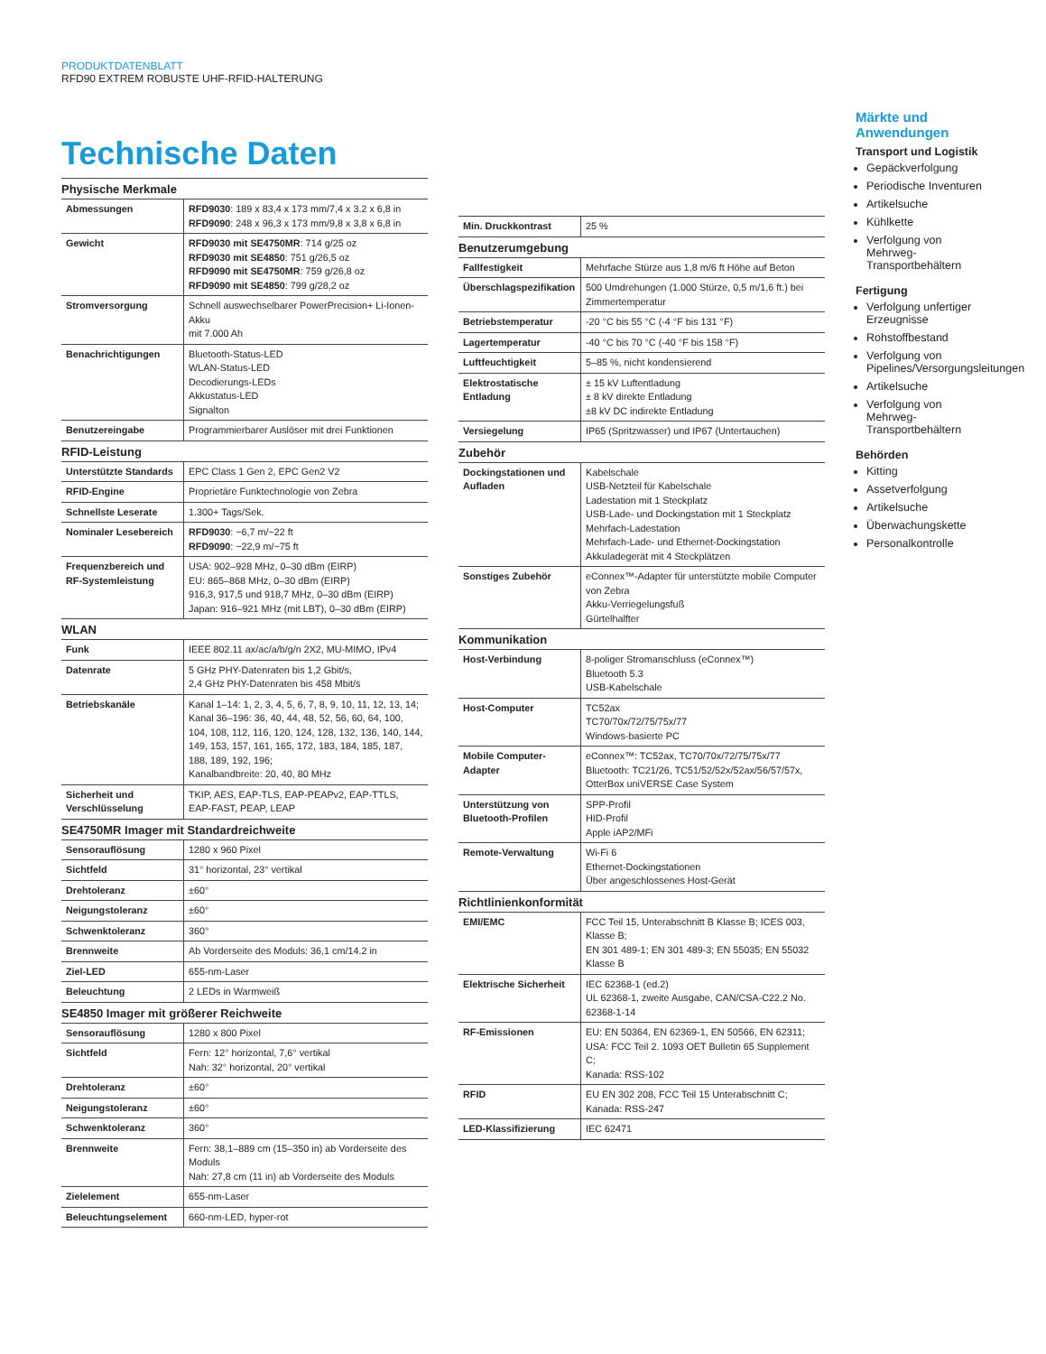PRODUKTDATENBLATT
RFD90 EXTREM ROBUSTE UHF-RFID-HALTERUNG
Technische Daten
| Physische Merkmale | |
| --- | --- |
| Abmessungen | RFD9030 : 189 x 83,4 x 173 mm/7,4 x 3.2 x 6,8 in RFD9090 : 248 x 96,3 x 173 mm/9,8 x 3,8 x 6,8 in |
| Gewicht | RFD9030 mit SE4750MR : 714 g/25 oz RFD9030 mit SE4850 : 751 g/26,5 oz RFD9090 mit SE4750MR : 759 g/26,8 oz RFD9090 mit SE4850 : 799 g/28,2 oz |
| Stromversorgung | Schnell auswechselbarer PowerPrecision+ Li-Ionen-Akku mit 7.000 Ah |
| Benachrichtigungen | Bluetooth-Status-LED WLAN-Status-LED Decodierungs-LEDs Akkustatus-LED Signalton |
| Benutzereingabe | Programmierbarer Auslöser mit drei Funktionen |
| RFID-Leistung | |
| Unterstützte Standards | EPC Class 1 Gen 2, EPC Gen2 V2 |
| RFID-Engine | Proprietäre Funktechnologie von Zebra |
| Schnellste Leserate | 1.300+ Tags/Sek. |
| Nominaler Lesebereich | RFD9030 : ~6,7 m/~22 ft RFD9090 : ~22,9 m/~75 ft |
| Frequenzbereich und RF-Systemleistung | USA: 902–928 MHz, 0–30 dBm (EIRP) EU: 865–868 MHz, 0–30 dBm (EIRP) 916,3, 917,5 und 918,7 MHz, 0–30 dBm (EIRP) Japan: 916–921 MHz (mit LBT), 0–30 dBm (EIRP) |
| WLAN | |
| Funk | IEEE 802.11 ax/ac/a/b/g/n 2X2, MU-MIMO, IPv4 |
| Datenrate | 5 GHz PHY-Datenraten bis 1,2 Gbit/s, 2,4 GHz PHY-Datenraten bis 458 Mbit/s |
| Betriebskanäle | Kanal 1–14: 1, 2, 3, 4, 5, 6, 7, 8, 9, 10, 11, 12, 13, 14; Kanal 36–196: 36, 40, 44, 48, 52, 56, 60, 64, 100, 104, 108, 112, 116, 120, 124, 128, 132, 136, 140, 144, 149, 153, 157, 161, 165, 172, 183, 184, 185, 187, 188, 189, 192, 196; Kanalbandbreite: 20, 40, 80 MHz |
| Sicherheit und Verschlüsselung | TKIP, AES, EAP-TLS, EAP-PEAPv2, EAP-TTLS, EAP-FAST, PEAP, LEAP |
| SE4750MR Imager mit Standardreichweite | |
| Sensorauflösung | 1280 x 960 Pixel |
| Sichtfeld | 31° horizontal, 23° vertikal |
| Drehtoleranz | ±60° |
| Neigungstoleranz | ±60° |
| Schwenktoleranz | 360° |
| Brennweite | Ab Vorderseite des Moduls: 36,1 cm/14.2 in |
| Ziel-LED | 655-nm-Laser |
| Beleuchtung | 2 LEDs in Warmweiß |
| SE4850 Imager mit größerer Reichweite | |
| Sensorauflösung | 1280 x 800 Pixel |
| Sichtfeld | Fern: 12° horizontal, 7,6° vertikal Nah: 32° horizontal, 20° vertikal |
| Drehtoleranz | ±60° |
| Neigungstoleranz | ±60° |
| Schwenktoleranz | 360° |
| Brennweite | Fern: 38,1–889 cm (15–350 in) ab Vorderseite des Moduls Nah: 27,8 cm (11 in) ab Vorderseite des Moduls |
| Zielelement | 655-nm-Laser |
| Beleuchtungselement | 660-nm-LED, hyper-rot |
| Min. Druckkontrast | 25 % |
| Benutzerumgebung | |
| Fallfestigkeit | Mehrfache Stürze aus 1,8 m/6 ft Höhe auf Beton |
| Überschlagspezifikation | 500 Umdrehungen (1.000 Stürze, 0,5 m/1,6 ft.) bei Zimmertemperatur |
| Betriebstemperatur | -20 °C bis 55 °C (-4 °F bis 131 °F) |
| Lagertemperatur | -40 °C bis 70 °C (-40 °F bis 158 °F) |
| Luftfeuchtigkeit | 5–85 %, nicht kondensierend |
| Elektrostatische Entladung | ± 15 kV Luftentladung ± 8 kV direkte Entladung ±8 kV DC indirekte Entladung |
| Versiegelung | IP65 (Spritzwasser) und IP67 (Untertauchen) |
| Zubehör | |
| Dockingstationen und Aufladen | Kabelschale USB-Netzteil für Kabelschale Ladestation mit 1 Steckplatz USB-Lade- und Dockingstation mit 1 Steckplatz Mehrfach-Ladestation Mehrfach-Lade- und Ethernet-Dockingstation Akkuladegerät mit 4 Steckplätzen |
| Sonstiges Zubehör | eConnex™-Adapter für unterstützte mobile Computer von Zebra Akku-Verriegelungsfuß Gürtelhalfter |
| Kommunikation | |
| Host-Verbindung | 8-poliger Stromanschluss (eConnex™) Bluetooth 5.3 USB-Kabelschale |
| Host-Computer | TC52ax TC70/70x/72/75/75x/77 Windows-basierte PC |
| Mobile Computer-Adapter | eConnex™: TC52ax, TC70/70x/72/75/75x/77 Bluetooth: TC21/26, TC51/52/52x/52ax/56/57/57x, OtterBox uniVERSE Case System |
| Unterstützung von Bluetooth-Profilen | SPP-Profil HID-Profil Apple iAP2/MFi |
| Remote-Verwaltung | Wi-Fi 6 Ethernet-Dockingstationen Über angeschlossenes Host-Gerät |
| Richtlinienkonformität | |
| EMI/EMC | FCC Teil 15, Unterabschnitt B Klasse B; ICES 003, Klasse B; EN 301 489-1; EN 301 489-3; EN 55035; EN 55032 Klasse B |
| Elektrische Sicherheit | IEC 62368-1 (ed.2) UL 62368-1, zweite Ausgabe, CAN/CSA-C22.2 No. 62368-1-14 |
| RF-Emissionen | EU: EN 50364, EN 62369-1, EN 50566, EN 62311; USA: FCC Teil 2. 1093 OET Bulletin 65 Supplement C; Kanada: RSS-102 |
| RFID | EU EN 302 208, FCC Teil 15 Unterabschnitt C; Kanada: RSS-247 |
| LED-Klassifizierung | IEC 62471 |
Märkte und Anwendungen
Transport und Logistik
Gepäckverfolgung
Periodische Inventuren
Artikelsuche
Kühlkette
Verfolgung von Mehrweg-Transportbehältern
Fertigung
Verfolgung unfertiger Erzeugnisse
Rohstoffbestand
Verfolgung von Pipelines/Versorgungsleitungen
Artikelsuche
Verfolgung von Mehrweg-Transportbehältern
Behörden
Kitting
Assetverfolgung
Artikelsuche
Überwachungskette
Personalkontrolle